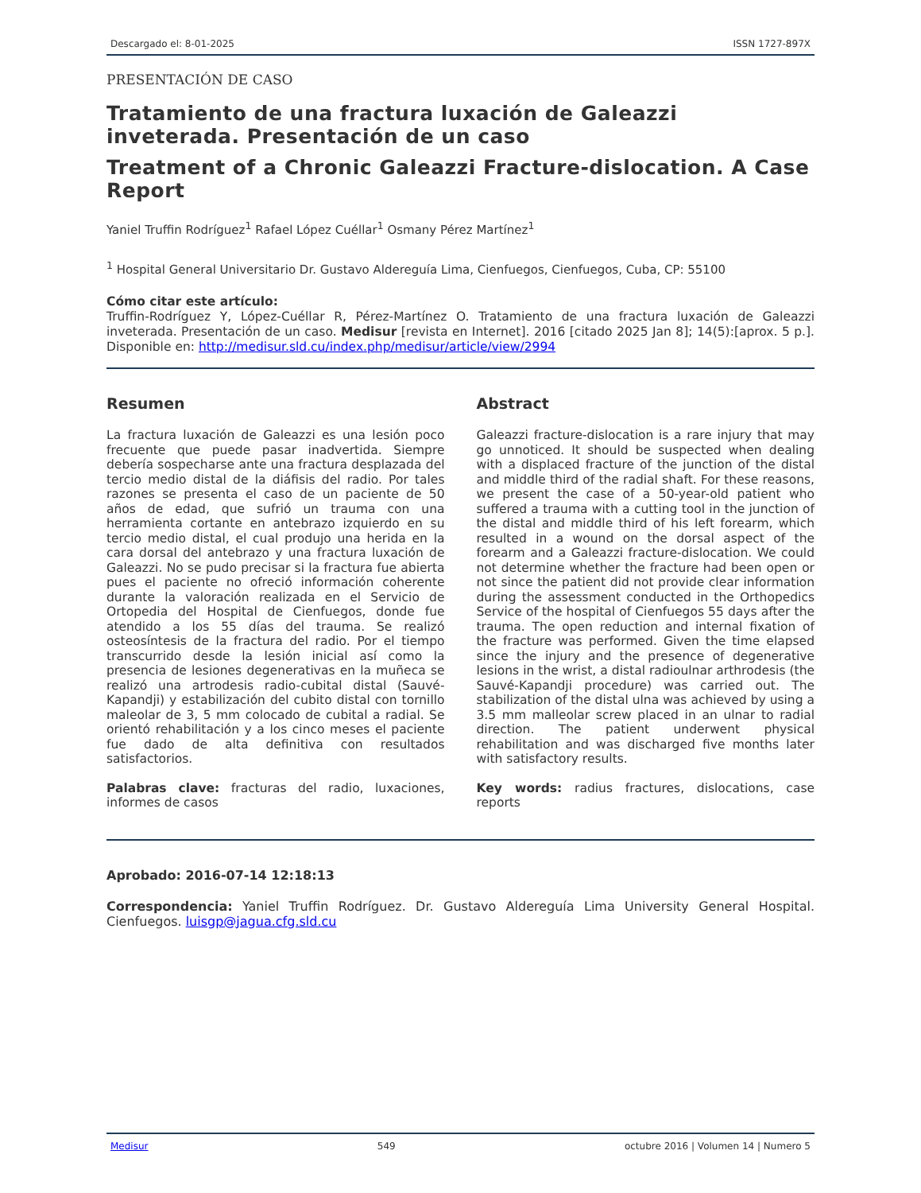Descargado el: 8-01-2025 ISSN 1727-897X
PRESENTACIÓN DE CASO
Tratamiento de una fractura luxación de Galeazzi inveterada. Presentación de un caso
Treatment of a Chronic Galeazzi Fracture-dislocation. A Case Report
Yaniel Truffin Rodríguez<sup>1</sup> Rafael López Cuéllar<sup>1</sup> Osmany Pérez Martínez<sup>1</sup>
<sup>1</sup> Hospital General Universitario Dr. Gustavo Aldereguía Lima, Cienfuegos, Cienfuegos, Cuba, CP: 55100
Cómo citar este artículo:
Truffin-Rodríguez Y, López-Cuéllar R, Pérez-Martínez O. Tratamiento de una fractura luxación de Galeazzi inveterada. Presentación de un caso. Medisur [revista en Internet]. 2016 [citado 2025 Jan 8]; 14(5):[aprox. 5 p.]. Disponible en: http://medisur.sld.cu/index.php/medisur/article/view/2994
Resumen
La fractura luxación de Galeazzi es una lesión poco frecuente que puede pasar inadvertida. Siempre debería sospecharse ante una fractura desplazada del tercio medio distal de la diáfisis del radio. Por tales razones se presenta el caso de un paciente de 50 años de edad, que sufrió un trauma con una herramienta cortante en antebrazo izquierdo en su tercio medio distal, el cual produjo una herida en la cara dorsal del antebrazo y una fractura luxación de Galeazzi. No se pudo precisar si la fractura fue abierta pues el paciente no ofreció información coherente durante la valoración realizada en el Servicio de Ortopedia del Hospital de Cienfuegos, donde fue atendido a los 55 días del trauma. Se realizó osteosíntesis de la fractura del radio. Por el tiempo transcurrido desde la lesión inicial así como la presencia de lesiones degenerativas en la muñeca se realizó una artrodesis radio-cubital distal (Sauvé-Kapandji) y estabilización del cubito distal con tornillo maleolar de 3, 5 mm colocado de cubital a radial. Se orientó rehabilitación y a los cinco meses el paciente fue dado de alta definitiva con resultados satisfactorios.
Palabras clave: fracturas del radio, luxaciones, informes de casos
Abstract
Galeazzi fracture-dislocation is a rare injury that may go unnoticed. It should be suspected when dealing with a displaced fracture of the junction of the distal and middle third of the radial shaft. For these reasons, we present the case of a 50-year-old patient who suffered a trauma with a cutting tool in the junction of the distal and middle third of his left forearm, which resulted in a wound on the dorsal aspect of the forearm and a Galeazzi fracture-dislocation. We could not determine whether the fracture had been open or not since the patient did not provide clear information during the assessment conducted in the Orthopedics Service of the hospital of Cienfuegos 55 days after the trauma. The open reduction and internal fixation of the fracture was performed. Given the time elapsed since the injury and the presence of degenerative lesions in the wrist, a distal radioulnar arthrodesis (the Sauvé-Kapandji procedure) was carried out. The stabilization of the distal ulna was achieved by using a 3.5 mm malleolar screw placed in an ulnar to radial direction. The patient underwent physical rehabilitation and was discharged five months later with satisfactory results.
Key words: radius fractures, dislocations, case reports
Aprobado: 2016-07-14 12:18:13
Correspondencia: Yaniel Truffin Rodríguez. Dr. Gustavo Aldereguía Lima University General Hospital. Cienfuegos. luisgp@jagua.cfg.sld.cu
Medisur 549 octubre 2016 | Volumen 14 | Numero 5